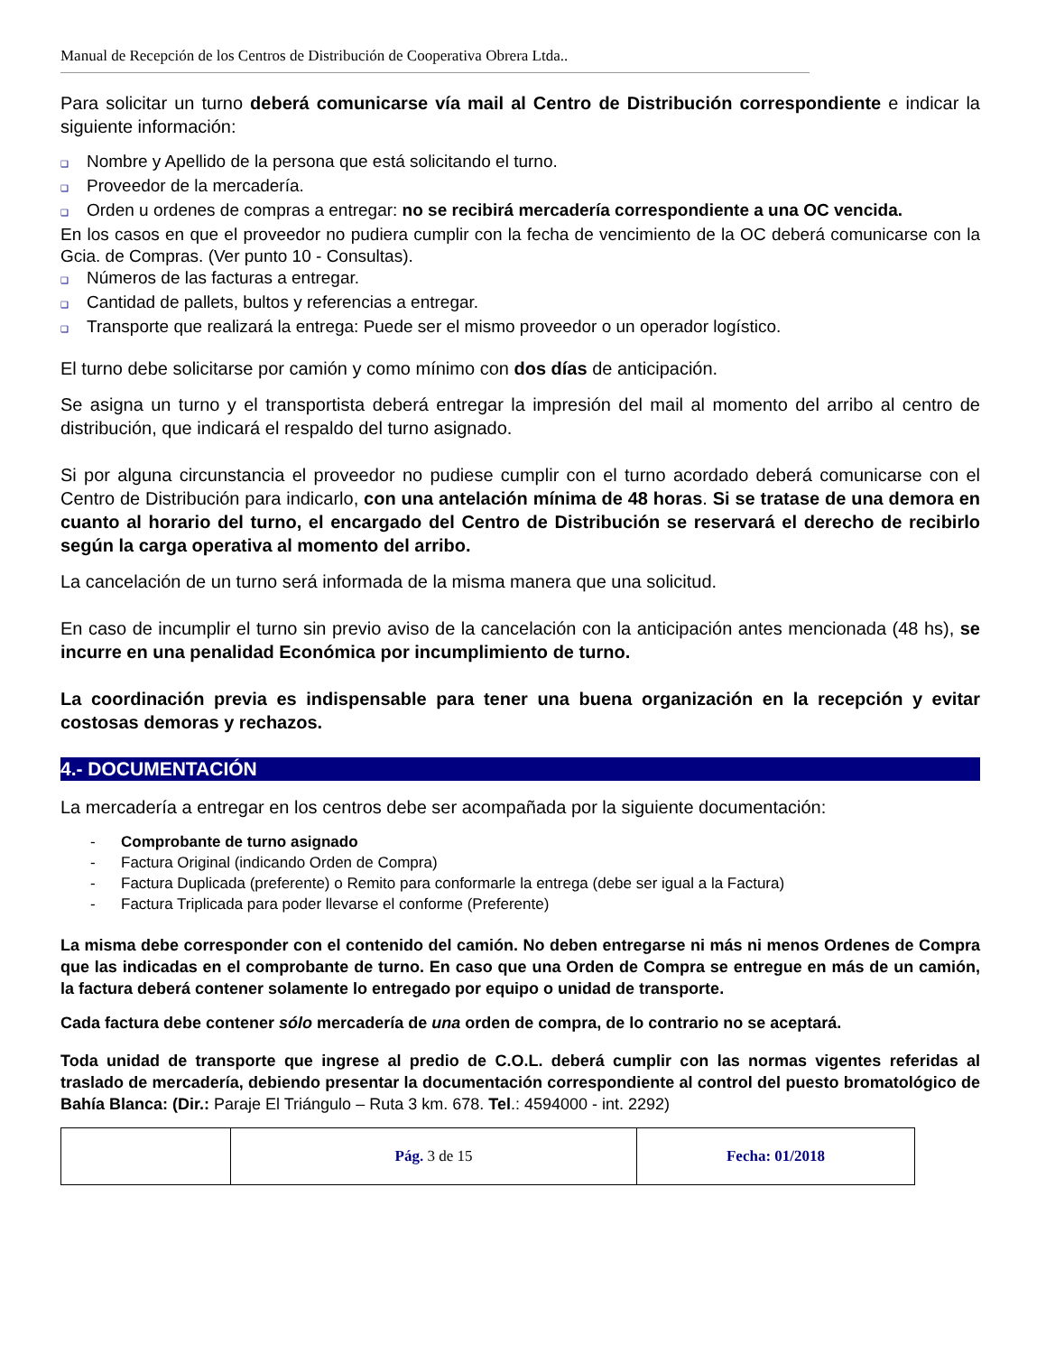Manual de Recepción de los Centros de Distribución de Cooperativa Obrera Ltda..
Para solicitar un turno deberá comunicarse vía mail al Centro de Distribución correspondiente e indicar la siguiente información:
❑ Nombre y Apellido de la persona que está solicitando el turno.
❑ Proveedor de la mercadería.
❑ Orden u ordenes de compras a entregar: no se recibirá mercadería correspondiente a una OC vencida.
En los casos en que el proveedor no pudiera cumplir con la fecha de vencimiento de la OC deberá comunicarse con la Gcia. de Compras. (Ver punto 10 - Consultas).
❑ Números de las facturas a entregar.
❑ Cantidad de pallets, bultos y referencias a entregar.
❑ Transporte que realizará la entrega: Puede ser el mismo proveedor o un operador logístico.
El turno debe solicitarse por camión y como mínimo con dos días de anticipación.
Se asigna un turno y el transportista deberá entregar la impresión del mail al momento del arribo al centro de distribución, que indicará el respaldo del turno asignado.
Si por alguna circunstancia el proveedor no pudiese cumplir con el turno acordado deberá comunicarse con el Centro de Distribución para indicarlo, con una antelación mínima de 48 horas. Si se tratase de una demora en cuanto al horario del turno, el encargado del Centro de Distribución se reservará el derecho de recibirlo según la carga operativa al momento del arribo.
La cancelación de un turno será informada de la misma manera que una solicitud.
En caso de incumplir el turno sin previo aviso de la cancelación con la anticipación antes mencionada (48 hs), se incurre en una penalidad Económica por incumplimiento de turno.
La coordinación previa es indispensable para tener una buena organización en la recepción y evitar costosas demoras y rechazos.
4.- DOCUMENTACIÓN
La mercadería a entregar en los centros debe ser acompañada por la siguiente documentación:
- Comprobante de turno asignado
- Factura Original (indicando Orden de Compra)
- Factura Duplicada (preferente) o Remito para conformarle la entrega (debe ser igual a la Factura)
- Factura Triplicada para poder llevarse el conforme (Preferente)
La misma debe corresponder con el contenido del camión. No deben entregarse ni más ni menos Ordenes de Compra que las indicadas en el comprobante de turno. En caso que una Orden de Compra se entregue en más de un camión, la factura deberá contener solamente lo entregado por equipo o unidad de transporte.
Cada factura debe contener sólo mercadería de una orden de compra, de lo contrario no se aceptará.
Toda unidad de transporte que ingrese al predio de C.O.L. deberá cumplir con las normas vigentes referidas al traslado de mercadería, debiendo presentar la documentación correspondiente al control del puesto bromatológico de Bahía Blanca: (Dir.: Paraje El Triángulo – Ruta 3 km. 678. Tel.: 4594000 - int. 2292)
| | Pág. 3 de 15 | Fecha: 01/2018 |